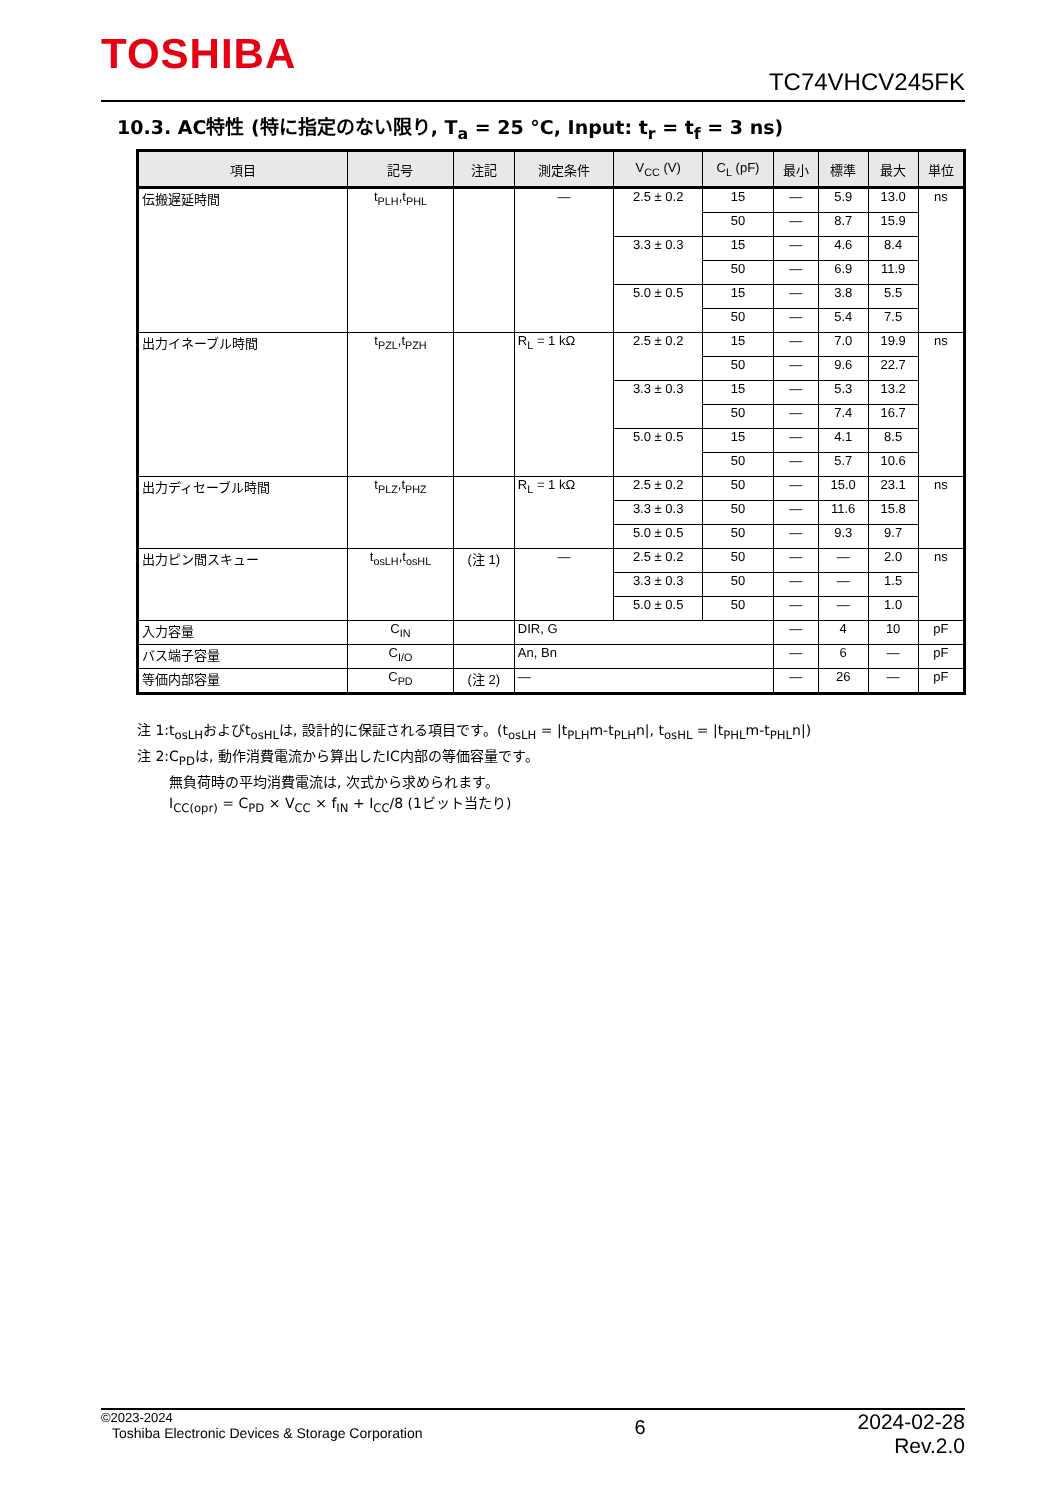TOSHIBA
TC74VHCV245FK
10.3. AC特性 (特に指定のない限り, T<sub>a</sub> = 25 °C, Input: t<sub>r</sub> = t<sub>f</sub> = 3 ns)
| 項目 | 記号 | 注記 | 測定条件 | V<sub>CC</sub> (V) | C<sub>L</sub> (pF) | 最小 | 標準 | 最大 | 単位 |
| --- | --- | --- | --- | --- | --- | --- | --- | --- | --- |
| 伝搬遅延時間 | t<sub>PLH</sub>,t<sub>PHL</sub> | | — | 2.5 ± 0.2 | 15 | — | 5.9 | 13.0 | ns |
| | | | | | 50 | — | 8.7 | 15.9 | |
| | | | | 3.3 ± 0.3 | 15 | — | 4.6 | 8.4 | |
| | | | | | 50 | — | 6.9 | 11.9 | |
| | | | | 5.0 ± 0.5 | 15 | — | 3.8 | 5.5 | |
| | | | | | 50 | — | 5.4 | 7.5 | |
| 出力イネーブル時間 | t<sub>PZL</sub>,t<sub>PZH</sub> | | R<sub>L</sub> = 1 kΩ | 2.5 ± 0.2 | 15 | — | 7.0 | 19.9 | ns |
| | | | | | 50 | — | 9.6 | 22.7 | |
| | | | | 3.3 ± 0.3 | 15 | — | 5.3 | 13.2 | |
| | | | | | 50 | — | 7.4 | 16.7 | |
| | | | | 5.0 ± 0.5 | 15 | — | 4.1 | 8.5 | |
| | | | | | 50 | — | 5.7 | 10.6 | |
| 出力ディセーブル時間 | t<sub>PLZ</sub>,t<sub>PHZ</sub> | | R<sub>L</sub> = 1 kΩ | 2.5 ± 0.2 | 50 | — | 15.0 | 23.1 | ns |
| | | | | 3.3 ± 0.3 | 50 | — | 11.6 | 15.8 | |
| | | | | 5.0 ± 0.5 | 50 | — | 9.3 | 9.7 | |
| 出力ピン間スキュー | t<sub>osLH</sub>,t<sub>osHL</sub> | (注 1) | — | 2.5 ± 0.2 | 50 | — | — | 2.0 | ns |
| | | | | 3.3 ± 0.3 | 50 | — | — | 1.5 | |
| | | | | 5.0 ± 0.5 | 50 | — | — | 1.0 | |
| 入力容量 | C<sub>IN</sub> | | DIR, G | | | — | 4 | 10 | pF |
| バス端子容量 | C<sub>I/O</sub> | | An, Bn | | | — | 6 | — | pF |
| 等価内部容量 | C<sub>PD</sub> | (注 2) | — | | | — | 26 | — | pF |
注 1:t<sub>osLH</sub>およびt<sub>osHL</sub>は, 設計的に保証される項目です。(t<sub>osLH</sub> = |t<sub>PLH</sub>m-t<sub>PLH</sub>n|, t<sub>osHL</sub> = |t<sub>PHL</sub>m-t<sub>PHL</sub>n|)
注 2:C<sub>PD</sub>は, 動作消費電流から算出したIC内部の等価容量です。
無負荷時の平均消費電流は, 次式から求められます。
I<sub>CC(opr)</sub> = C<sub>PD</sub> × V<sub>CC</sub> × f<sub>IN</sub> + I<sub>CC</sub>/8 (1ビット当たり)
©2023-2024
Toshiba Electronic Devices & Storage Corporation
6
2024-02-28
Rev.2.0